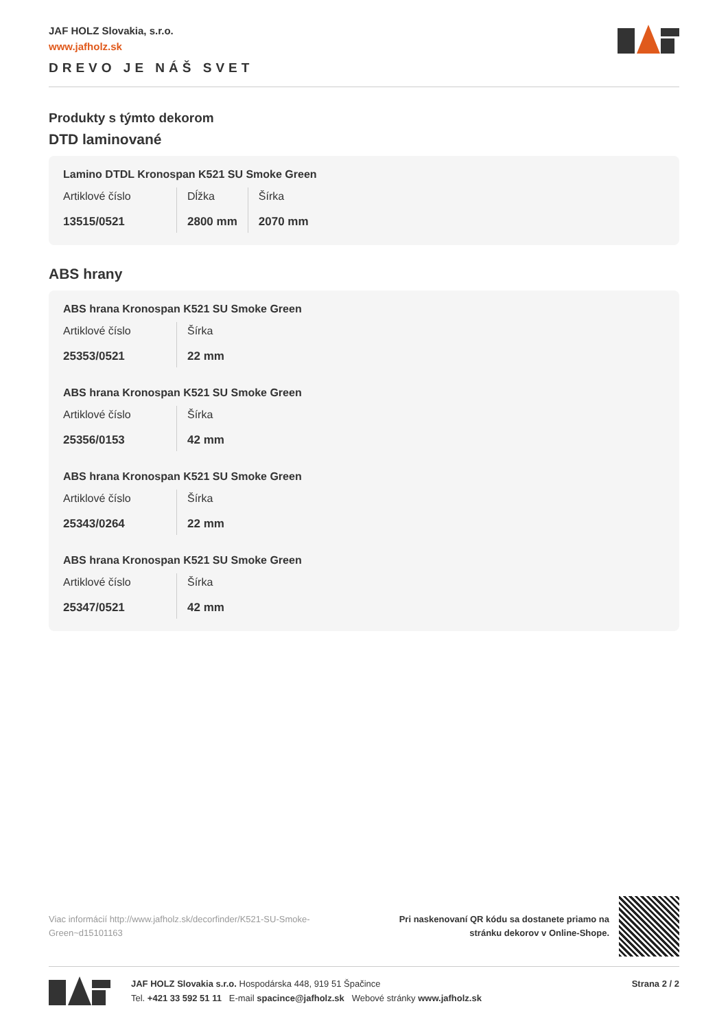JAF HOLZ Slovakia, s.r.o.
www.jafholz.sk
DREVO JE NÁŠ SVET
Produkty s týmto dekorom
DTD laminované
Lamino DTDL Kronospan K521 SU Smoke Green
| Artiklové číslo | Dĺžka | Šírka |
| 13515/0521 | 2800 mm | 2070 mm |
ABS hrany
ABS hrana Kronospan K521 SU Smoke Green
| Artiklové číslo | Šírka |
| 25353/0521 | 22 mm |
ABS hrana Kronospan K521 SU Smoke Green
| Artiklové číslo | Šírka |
| 25356/0153 | 42 mm |
ABS hrana Kronospan K521 SU Smoke Green
| Artiklové číslo | Šírka |
| 25343/0264 | 22 mm |
ABS hrana Kronospan K521 SU Smoke Green
| Artiklové číslo | Šírka |
| 25347/0521 | 42 mm |
Viac informácií http://www.jafholz.sk/decorfinder/K521-SU-Smoke-Green~d15101163
Pri naskenovaní QR kódu sa dostanete priamo na
stránku dekorov v Online-Shope.
JAF HOLZ Slovakia s.r.o. Hospodárska 448, 919 51 Špačince
Tel. +421 33 592 51 11 E-mail spacince@jafholz.sk Webové stránky www.jafholz.sk
Strana 2 / 2